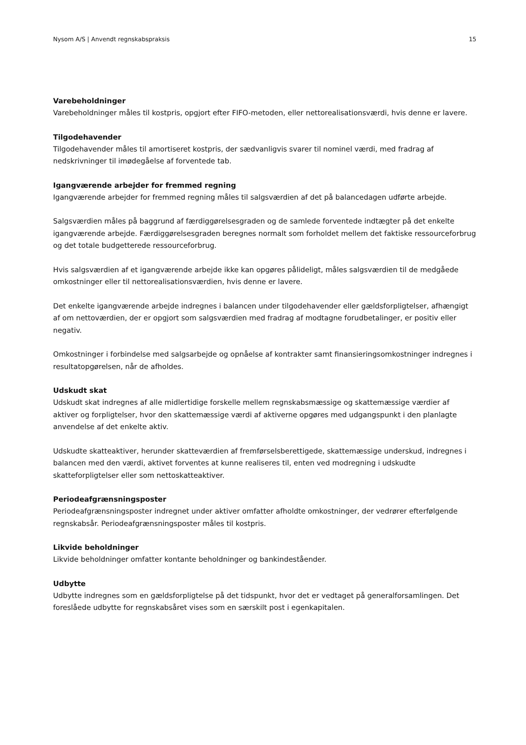Nysom A/S | Anvendt regnskabspraksis 15
Varebeholdninger
Varebeholdninger måles til kostpris, opgjort efter FIFO-metoden, eller nettorealisationsværdi, hvis denne er lavere.
Tilgodehavender
Tilgodehavender måles til amortiseret kostpris, der sædvanligvis svarer til nominel værdi, med fradrag af nedskrivninger til imødegåelse af forventede tab.
Igangværende arbejder for fremmed regning
Igangværende arbejder for fremmed regning måles til salgsværdien af det på balancedagen udførte arbejde.
Salgsværdien måles på baggrund af færdiggørelsesgraden og de samlede forventede indtægter på det enkelte igangværende arbejde. Færdiggørelsesgraden beregnes normalt som forholdet mellem det faktiske ressourceforbrug og det totale budgetterede ressourceforbrug.
Hvis salgsværdien af et igangværende arbejde ikke kan opgøres pålideligt, måles salgsværdien til de medgåede omkostninger eller til nettorealisationsværdien, hvis denne er lavere.
Det enkelte igangværende arbejde indregnes i balancen under tilgodehavender eller gældsforpligtelser, afhængigt af om nettoværdien, der er opgjort som salgsværdien med fradrag af modtagne forudbetalinger, er positiv eller negativ.
Omkostninger i forbindelse med salgsarbejde og opnåelse af kontrakter samt finansieringsomkostninger indregnes i resultatopgørelsen, når de afholdes.
Udskudt skat
Udskudt skat indregnes af alle midlertidige forskelle mellem regnskabsmæssige og skattemæssige værdier af aktiver og forpligtelser, hvor den skattemæssige værdi af aktiverne opgøres med udgangspunkt i den planlagte anvendelse af det enkelte aktiv.
Udskudte skatteaktiver, herunder skatteværdien af fremførselsberettigede, skattemæssige underskud, indregnes i balancen med den værdi, aktivet forventes at kunne realiseres til, enten ved modregning i udskudte skatteforpligtelser eller som nettoskatteaktiver.
Periodeafgrænsningsposter
Periodeafgrænsningsposter indregnet under aktiver omfatter afholdte omkostninger, der vedrører efterfølgende regnskabsår. Periodeafgrænsningsposter måles til kostpris.
Likvide beholdninger
Likvide beholdninger omfatter kontante beholdninger og bankindeståender.
Udbytte
Udbytte indregnes som en gældsforpligtelse på det tidspunkt, hvor det er vedtaget på generalforsamlingen. Det foreslåede udbytte for regnskabsåret vises som en særskilt post i egenkapitalen.